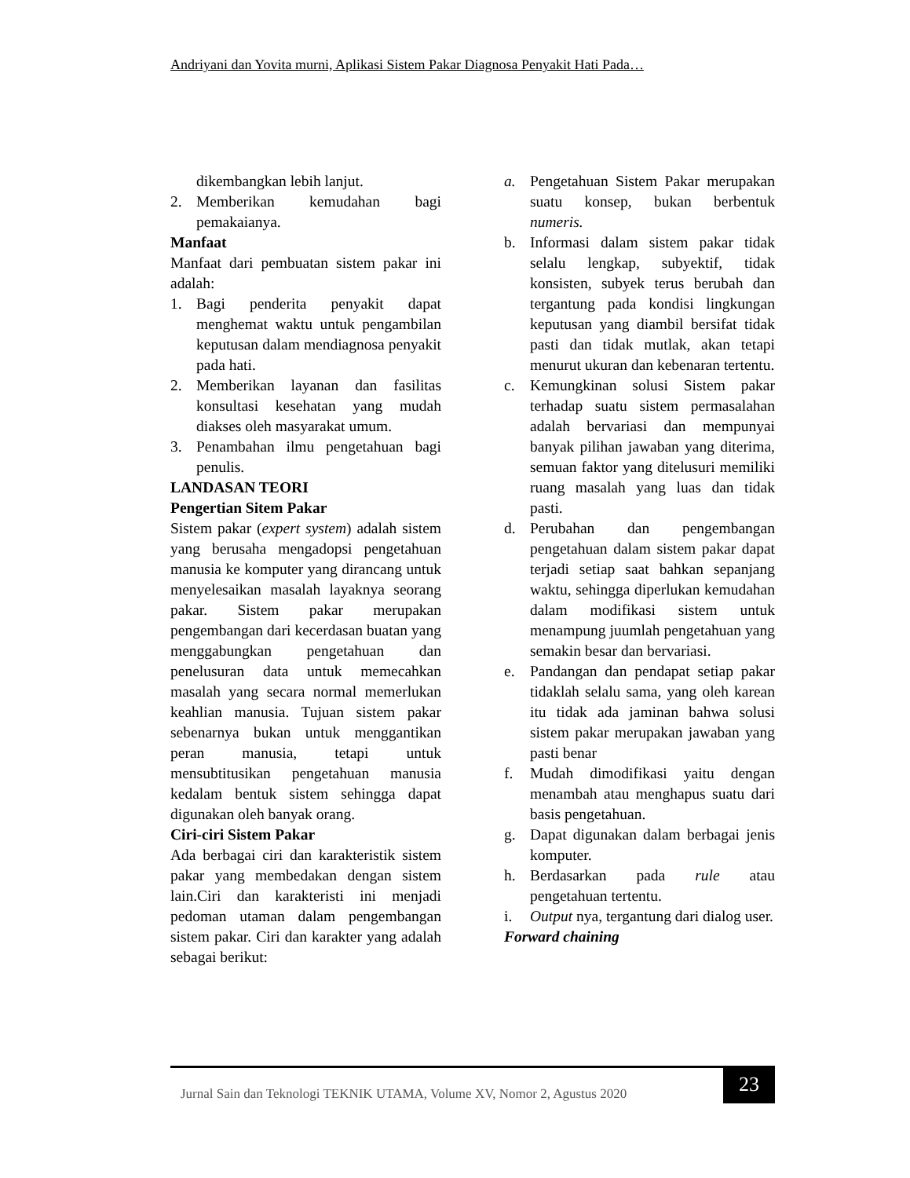Andriyani dan Yovita murni, Aplikasi Sistem Pakar Diagnosa Penyakit Hati Pada…
dikembangkan lebih lanjut.
2. Memberikan kemudahan bagi pemakaianya.
Manfaat
Manfaat dari pembuatan sistem pakar ini adalah:
1. Bagi penderita penyakit dapat menghemat waktu untuk pengambilan keputusan dalam mendiagnosa penyakit pada hati.
2. Memberikan layanan dan fasilitas konsultasi kesehatan yang mudah diakses oleh masyarakat umum.
3. Penambahan ilmu pengetahuan bagi penulis.
LANDASAN TEORI
Pengertian Sitem Pakar
Sistem pakar (expert system) adalah sistem yang berusaha mengadopsi pengetahuan manusia ke komputer yang dirancang untuk menyelesaikan masalah layaknya seorang pakar. Sistem pakar merupakan pengembangan dari kecerdasan buatan yang menggabungkan pengetahuan dan penelusuran data untuk memecahkan masalah yang secara normal memerlukan keahlian manusia. Tujuan sistem pakar sebenarnya bukan untuk menggantikan peran manusia, tetapi untuk mensubtitusikan pengetahuan manusia kedalam bentuk sistem sehingga dapat digunakan oleh banyak orang.
Ciri-ciri Sistem Pakar
Ada berbagai ciri dan karakteristik sistem pakar yang membedakan dengan sistem lain.Ciri dan karakteristi ini menjadi pedoman utaman dalam pengembangan sistem pakar. Ciri dan karakter yang adalah sebagai berikut:
a. Pengetahuan Sistem Pakar merupakan suatu konsep, bukan berbentuk numeris.
b. Informasi dalam sistem pakar tidak selalu lengkap, subyektif, tidak konsisten, subyek terus berubah dan tergantung pada kondisi lingkungan keputusan yang diambil bersifat tidak pasti dan tidak mutlak, akan tetapi menurut ukuran dan kebenaran tertentu.
c. Kemungkinan solusi Sistem pakar terhadap suatu sistem permasalahan adalah bervariasi dan mempunyai banyak pilihan jawaban yang diterima, semuan faktor yang ditelusuri memiliki ruang masalah yang luas dan tidak pasti.
d. Perubahan dan pengembangan pengetahuan dalam sistem pakar dapat terjadi setiap saat bahkan sepanjang waktu, sehingga diperlukan kemudahan dalam modifikasi sistem untuk menampung juumlah pengetahuan yang semakin besar dan bervariasi.
e. Pandangan dan pendapat setiap pakar tidaklah selalu sama, yang oleh karean itu tidak ada jaminan bahwa solusi sistem pakar merupakan jawaban yang pasti benar
f. Mudah dimodifikasi yaitu dengan menambah atau menghapus suatu dari basis pengetahuan.
g. Dapat digunakan dalam berbagai jenis komputer.
h. Berdasarkan pada rule atau pengetahuan tertentu.
i. Output nya, tergantung dari dialog user.
Forward chaining
Jurnal Sain dan Teknologi TEKNIK UTAMA, Volume XV, Nomor 2, Agustus 2020
23